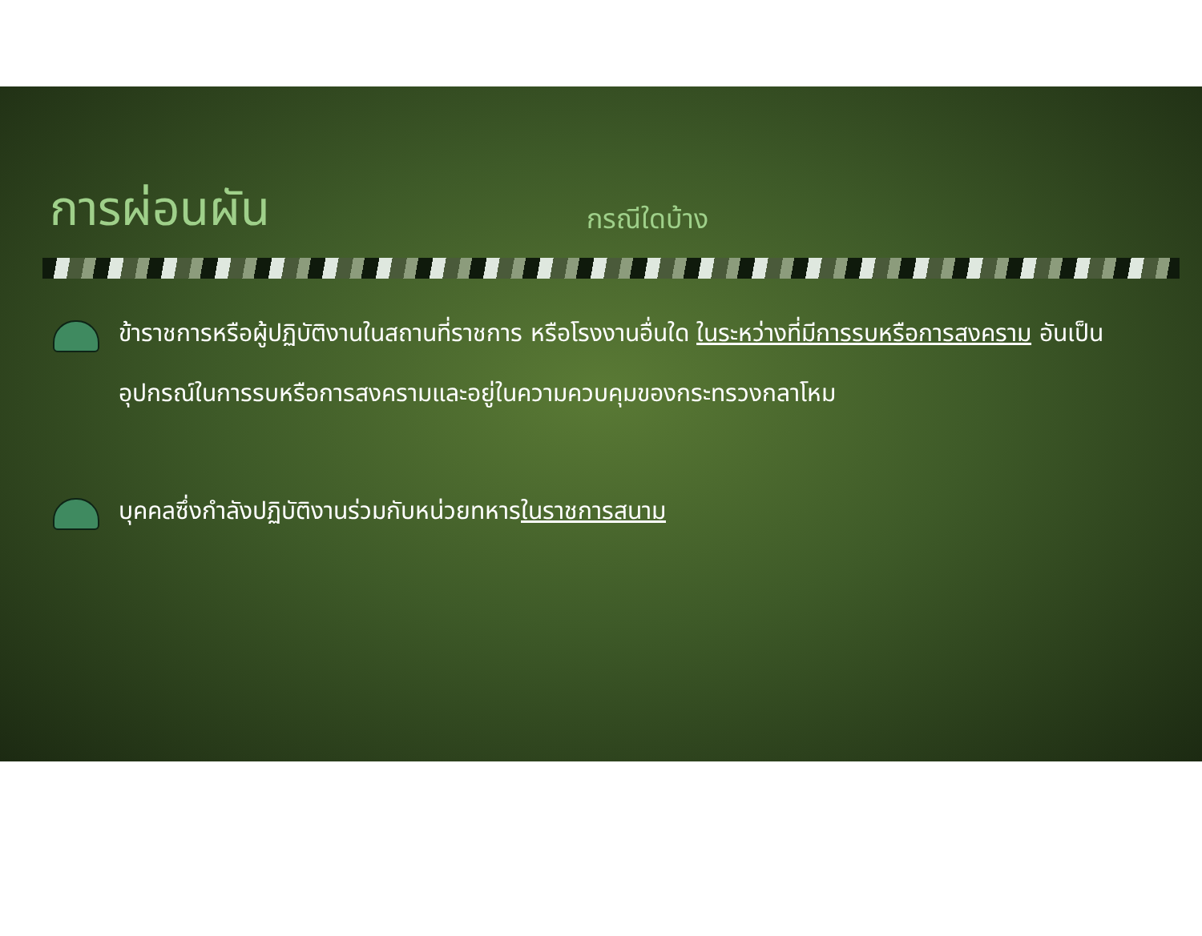การผ่อนผัน
กรณีใดบ้าง
ข้าราชการหรือผู้ปฏิบัติงานในสถานที่ราชการ หรือโรงงานอื่นใด ในระหว่างที่มีการรบหรือการสงคราม อันเป็นอุปกรณ์ในการรบหรือการสงครามและอยู่ในความควบคุมของกระทรวงกลาโหม
บุคคลซึ่งกำลังปฏิบัติงานร่วมกับหน่วยทหารในราชการสนาม